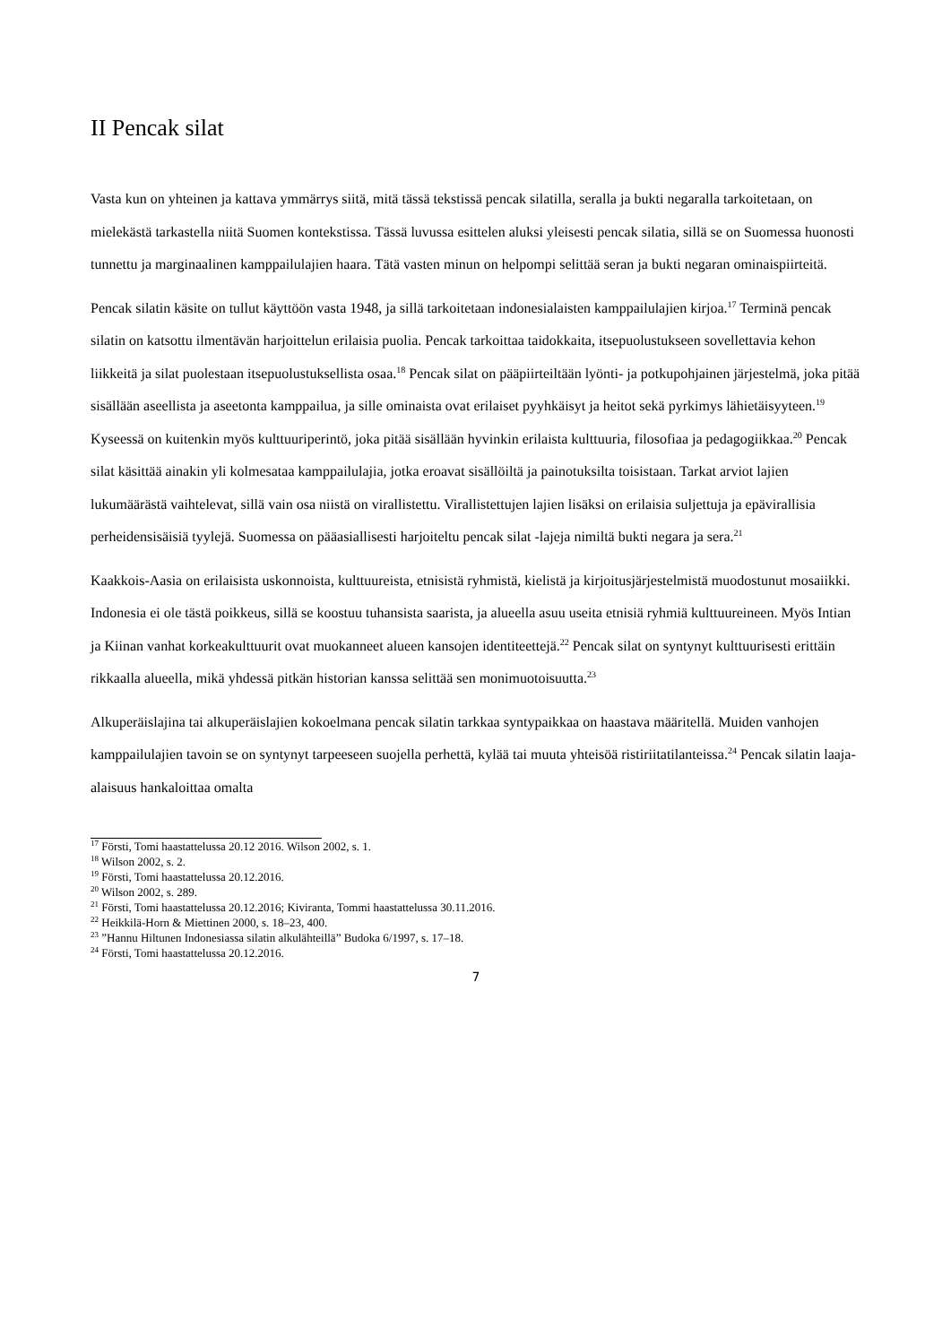II Pencak silat
Vasta kun on yhteinen ja kattava ymmärrys siitä, mitä tässä tekstissä pencak silatilla, seralla ja bukti negaralla tarkoitetaan, on mielekästä tarkastella niitä Suomen kontekstissa. Tässä luvussa esittelen aluksi yleisesti pencak silatia, sillä se on Suomessa huonosti tunnettu ja marginaalinen kamppailulajien haara. Tätä vasten minun on helpompi selittää seran ja bukti negaran ominaispiirteitä.
Pencak silatin käsite on tullut käyttöön vasta 1948, ja sillä tarkoitetaan indonesialaisten kamppailulajien kirjoa.<sup>17</sup> Terminä pencak silatin on katsottu ilmentävän harjoittelun erilaisia puolia. Pencak tarkoittaa taidokkaita, itsepuolustukseen sovellettavia kehon liikkeitä ja silat puolestaan itsepuolustuksellista osaa.<sup>18</sup> Pencak silat on pääpiirteiltään lyönti- ja potkupohjainen järjestelmä, joka pitää sisällään aseellista ja aseetonta kamppailua, ja sille ominaista ovat erilaiset pyyhkäisyt ja heitot sekä pyrkimys lähietäisyyteen.<sup>19</sup> Kyseessä on kuitenkin myös kulttuuriperintö, joka pitää sisällään hyvinkin erilaista kulttuuria, filosofiaa ja pedagogiikkaa.<sup>20</sup> Pencak silat käsittää ainakin yli kolmesataa kamppailulajia, jotka eroavat sisällöiltä ja painotuksilta toisistaan. Tarkat arviot lajien lukumäärästä vaihtelevat, sillä vain osa niistä on virallistettu. Virallistettujen lajien lisäksi on erilaisia suljettuja ja epävirallisia perheidensisäisiä tyylejä. Suomessa on pääasiallisesti harjoiteltu pencak silat -lajeja nimiltä bukti negara ja sera.<sup>21</sup>
Kaakkois-Aasia on erilaisista uskonnoista, kulttuureista, etnisistä ryhmistä, kielistä ja kirjoitusjärjestelmistä muodostunut mosaiikki. Indonesia ei ole tästä poikkeus, sillä se koostuu tuhansista saarista, ja alueella asuu useita etnisiä ryhmiä kulttuureineen. Myös Intian ja Kiinan vanhat korkeakulttuurit ovat muokanneet alueen kansojen identiteettejä.<sup>22</sup> Pencak silat on syntynyt kulttuurisesti erittäin rikkaalla alueella, mikä yhdessä pitkän historian kanssa selittää sen monimuotoisuutta.<sup>23</sup>
Alkuperäislajina tai alkuperäislajien kokoelmana pencak silatin tarkkaa syntypaikkaa on haastava määritellä. Muiden vanhojen kamppailulajien tavoin se on syntynyt tarpeeseen suojella perhettä, kylää tai muuta yhteisöä ristiriitatilanteissa.<sup>24</sup> Pencak silatin laaja-alaisuus hankaloittaa omalta
<sup>17</sup> Försti, Tomi haastattelussa 20.12 2016. Wilson 2002, s. 1.
<sup>18</sup> Wilson 2002, s. 2.
<sup>19</sup> Försti, Tomi haastattelussa 20.12.2016.
<sup>20</sup> Wilson 2002, s. 289.
<sup>21</sup> Försti, Tomi haastattelussa 20.12.2016; Kiviranta, Tommi haastattelussa 30.11.2016.
<sup>22</sup> Heikkilä-Horn & Miettinen 2000, s. 18–23, 400.
<sup>23</sup> ”Hannu Hiltunen Indonesiassa silatin alkulähteillä” Budoka 6/1997, s. 17–18.
<sup>24</sup> Försti, Tomi haastattelussa 20.12.2016.
7